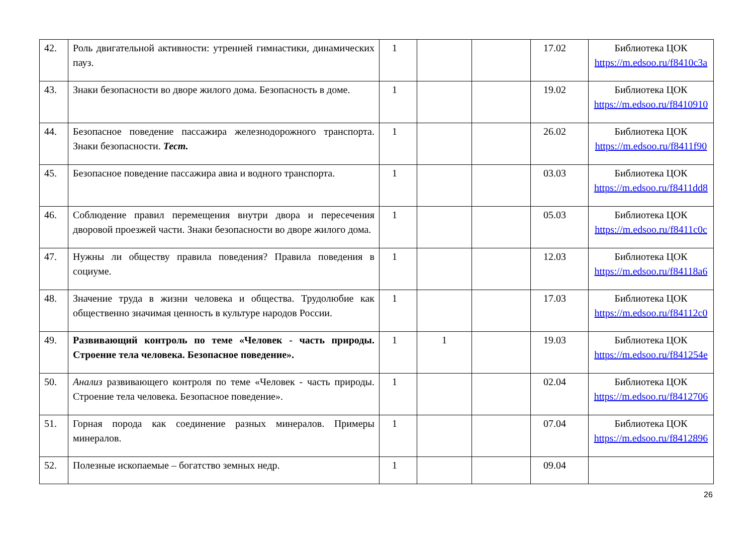| 42. | Роль двигательной активности: утренней гимнастики, динамических пауз. | 1 | | | 17.02 | Библиотека ЦОК https://m.edsoo.ru/f8410c3a |
| 43. | Знаки безопасности во дворе жилого дома. Безопасность в доме. | 1 | | | 19.02 | Библиотека ЦОК https://m.edsoo.ru/f8410910 |
| 44. | Безопасное поведение пассажира железнодорожного транспорта. Знаки безопасности. Тест. | 1 | | | 26.02 | Библиотека ЦОК https://m.edsoo.ru/f8411f90 |
| 45. | Безопасное поведение пассажира авиа и водного транспорта. | 1 | | | 03.03 | Библиотека ЦОК https://m.edsoo.ru/f8411dd8 |
| 46. | Соблюдение правил перемещения внутри двора и пересечения дворовой проезжей части. Знаки безопасности во дворе жилого дома. | 1 | | | 05.03 | Библиотека ЦОК https://m.edsoo.ru/f8411c0c |
| 47. | Нужны ли обществу правила поведения? Правила поведения в социуме. | 1 | | | 12.03 | Библиотека ЦОК https://m.edsoo.ru/f84118a6 |
| 48. | Значение труда в жизни человека и общества. Трудолюбие как общественно значимая ценность в культуре народов России. | 1 | | | 17.03 | Библиотека ЦОК https://m.edsoo.ru/f84112c0 |
| 49. | Развивающий контроль по теме «Человек - часть природы. Строение тела человека. Безопасное поведение». | 1 | 1 | | 19.03 | Библиотека ЦОК https://m.edsoo.ru/f841254e |
| 50. | Анализ развивающего контроля по теме «Человек - часть природы. Строение тела человека. Безопасное поведение». | 1 | | | 02.04 | Библиотека ЦОК https://m.edsoo.ru/f8412706 |
| 51. | Горная порода как соединение разных минералов. Примеры минералов. | 1 | | | 07.04 | Библиотека ЦОК https://m.edsoo.ru/f8412896 |
| 52. | Полезные ископаемые – богатство земных недр. | 1 | | | 09.04 | |
26